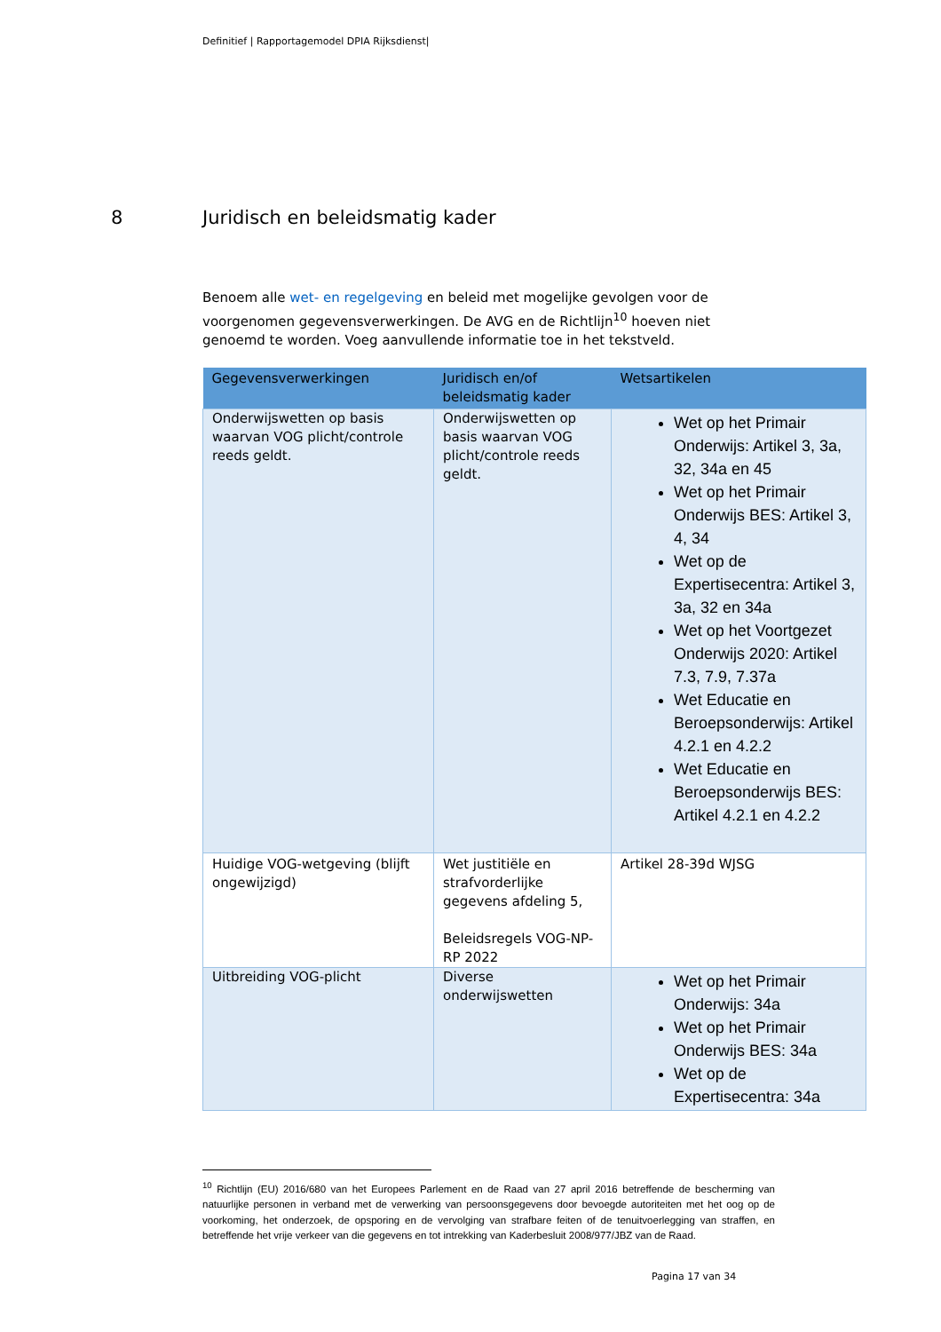Definitief | Rapportagemodel DPIA Rijksdienst|
8 Juridisch en beleidsmatig kader
Benoem alle wet- en regelgeving en beleid met mogelijke gevolgen voor de voorgenomen gegevensverwerkingen. De AVG en de Richtlijn<sup>10</sup> hoeven niet genoemd te worden. Voeg aanvullende informatie toe in het tekstveld.
| Gegevensverwerkingen | Juridisch en/of beleidsmatig kader | Wetsartikelen |
| --- | --- | --- |
| Onderwijswetten op basis waarvan VOG plicht/controle reeds geldt. | Onderwijswetten op basis waarvan VOG plicht/controle reeds geldt. | Wet op het Primair Onderwijs: Artikel 3, 3a, 32, 34a en 45 Wet op het Primair Onderwijs BES: Artikel 3, 4, 34 Wet op de Expertisecentra: Artikel 3, 3a, 32 en 34a Wet op het Voortgezet Onderwijs 2020: Artikel 7.3, 7.9, 7.37a Wet Educatie en Beroepsonderwijs: Artikel 4.2.1 en 4.2.2 Wet Educatie en Beroepsonderwijs BES: Artikel 4.2.1 en 4.2.2 |
| Huidige VOG-wetgeving (blijft ongewijzigd) | Wet justitiële en strafvorderlijke gegevens afdeling 5, Beleidsregels VOG-NP-RP 2022 | Artikel 28-39d WJSG |
| Uitbreiding VOG-plicht | Diverse onderwijswetten | Wet op het Primair Onderwijs: 34a Wet op het Primair Onderwijs BES: 34a Wet op de Expertisecentra: 34a |
<sup>10</sup> Richtlijn (EU) 2016/680 van het Europees Parlement en de Raad van 27 april 2016 betreffende de bescherming van natuurlijke personen in verband met de verwerking van persoonsgegevens door bevoegde autoriteiten met het oog op de voorkoming, het onderzoek, de opsporing en de vervolging van strafbare feiten of de tenuitvoerlegging van straffen, en betreffende het vrije verkeer van die gegevens en tot intrekking van Kaderbesluit 2008/977/JBZ van de Raad.
Pagina 17 van 34